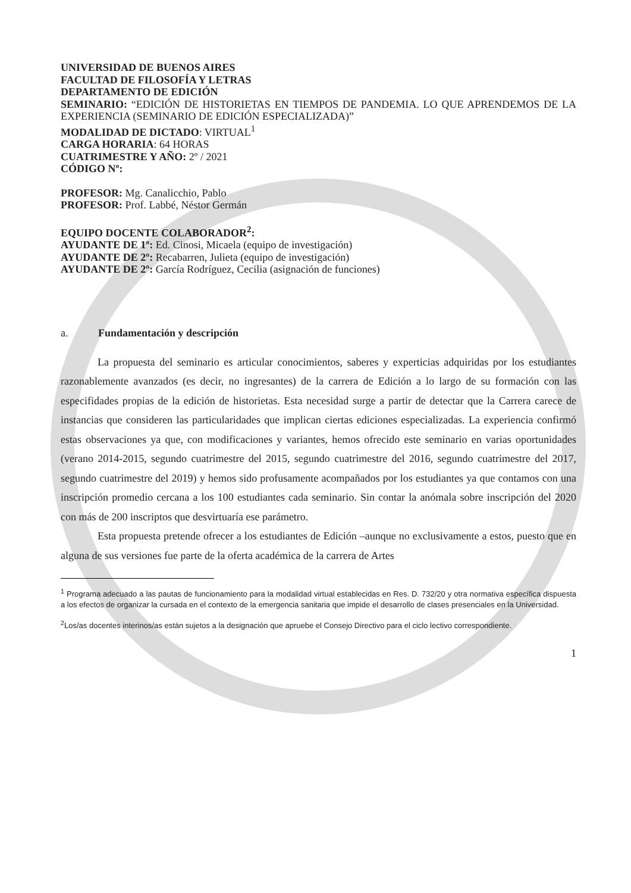UNIVERSIDAD DE BUENOS AIRES
FACULTAD DE FILOSOFÍA Y LETRAS
DEPARTAMENTO DE EDICIÓN
SEMINARIO: “EDICIÓN DE HISTORIETAS EN TIEMPOS DE PANDEMIA. LO QUE APRENDEMOS DE LA EXPERIENCIA (SEMINARIO DE EDICIÓN ESPECIALIZADA)”
MODALIDAD DE DICTADO: VIRTUAL<sup>1</sup>
CARGA HORARIA: 64 HORAS
CUATRIMESTRE Y AÑO: 2º / 2021
CÓDIGO Nº:
PROFESOR: Mg. Canalicchio, Pablo
PROFESOR: Prof. Labbé, Néstor Germán
EQUIPO DOCENTE COLABORADOR<sup>2</sup>:
AYUDANTE DE 1º: Ed. Cinosi, Micaela (equipo de investigación)
AYUDANTE DE 2º: Recabarren, Julieta (equipo de investigación)
AYUDANTE DE 2º: García Rodríguez, Cecilia (asignación de funciones)
a. Fundamentación y descripción
La propuesta del seminario es articular conocimientos, saberes y experticias adquiridas por los estudiantes razonablemente avanzados (es decir, no ingresantes) de la carrera de Edición a lo largo de su formación con las especifidades propias de la edición de historietas. Esta necesidad surge a partir de detectar que la Carrera carece de instancias que consideren las particularidades que implican ciertas ediciones especializadas. La experiencia confirmó estas observaciones ya que, con modificaciones y variantes, hemos ofrecido este seminario en varias oportunidades (verano 2014-2015, segundo cuatrimestre del 2015, segundo cuatrimestre del 2016, segundo cuatrimestre del 2017, segundo cuatrimestre del 2019) y hemos sido profusamente acompañados por los estudiantes ya que contamos con una inscripción promedio cercana a los 100 estudiantes cada seminario. Sin contar la anómala sobre inscripción del 2020 con más de 200 inscriptos que desvirtuaría ese parámetro.
Esta propuesta pretende ofrecer a los estudiantes de Edición –aunque no exclusivamente a estos, puesto que en alguna de sus versiones fue parte de la oferta académica de la carrera de Artes
<sup>1</sup> Programa adecuado a las pautas de funcionamiento para la modalidad virtual establecidas en Res. D. 732/20 y otra normativa específica dispuesta a los efectos de organizar la cursada en el contexto de la emergencia sanitaria que impide el desarrollo de clases presenciales en la Universidad.
<sup>2</sup> Los/as docentes interinos/as están sujetos a la designación que apruebe el Consejo Directivo para el ciclo lectivo correspondiente.
1